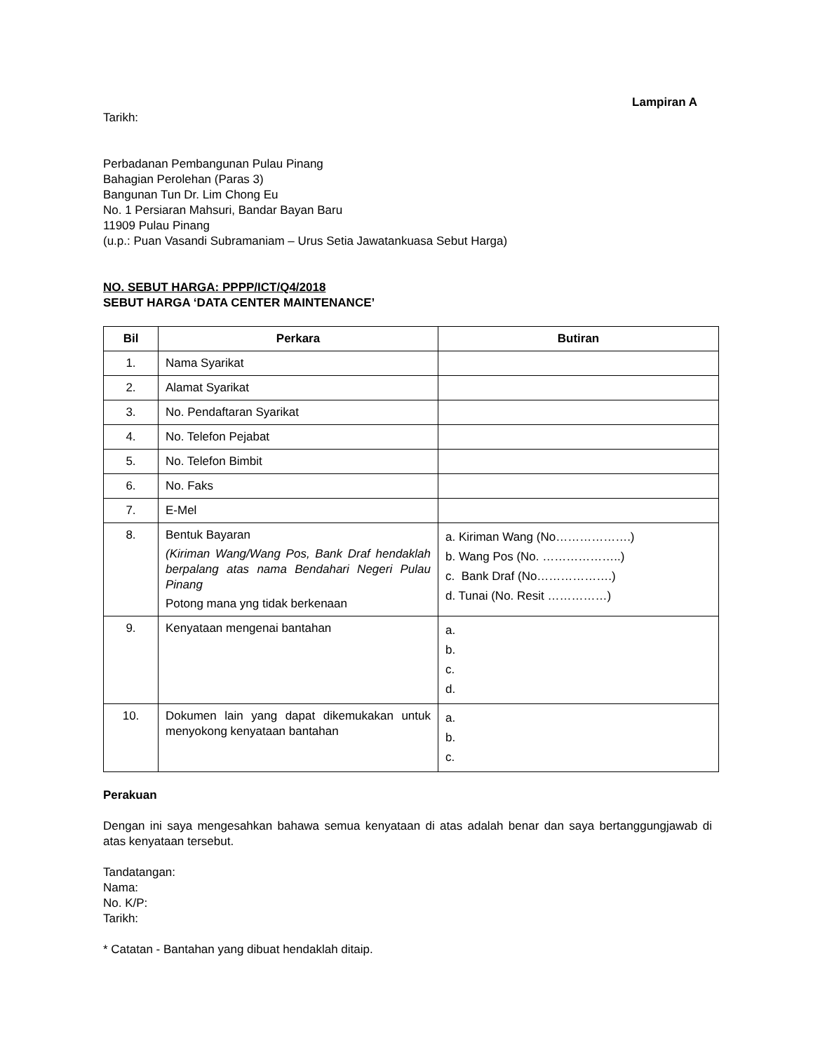Lampiran A
Tarikh:
Perbadanan Pembangunan Pulau Pinang
Bahagian Perolehan (Paras 3)
Bangunan Tun Dr. Lim Chong Eu
No. 1 Persiaran Mahsuri, Bandar Bayan Baru
11909 Pulau Pinang
(u.p.: Puan Vasandi Subramaniam – Urus Setia Jawatankuasa Sebut Harga)
NO. SEBUT HARGA: PPPP/ICT/Q4/2018
SEBUT HARGA ‘DATA CENTER MAINTENANCE’
| Bil | Perkara | Butiran |
| --- | --- | --- |
| 1. | Nama Syarikat | |
| 2. | Alamat Syarikat | |
| 3. | No. Pendaftaran Syarikat | |
| 4. | No. Telefon Pejabat | |
| 5. | No. Telefon Bimbit | |
| 6. | No. Faks | |
| 7. | E-Mel | |
| 8. | Bentuk Bayaran (Kiriman Wang/Wang Pos, Bank Draf hendaklah berpalang atas nama Bendahari Negeri Pulau Pinang Potong mana yng tidak berkenaan | a. Kiriman Wang (No……………….) b. Wang Pos (No. ………………..) c. Bank Draf (No……………….) d. Tunai (No. Resit ……………) |
| 9. | Kenyataan mengenai bantahan | a. b. c. d. |
| 10. | Dokumen lain yang dapat dikemukakan untuk menyokong kenyataan bantahan | a. b. c. |
Perakuan
Dengan ini saya mengesahkan bahawa semua kenyataan di atas adalah benar dan saya bertanggungjawab di atas kenyataan tersebut.
Tandatangan:
Nama:
No. K/P:
Tarikh:
* Catatan - Bantahan yang dibuat hendaklah ditaip.